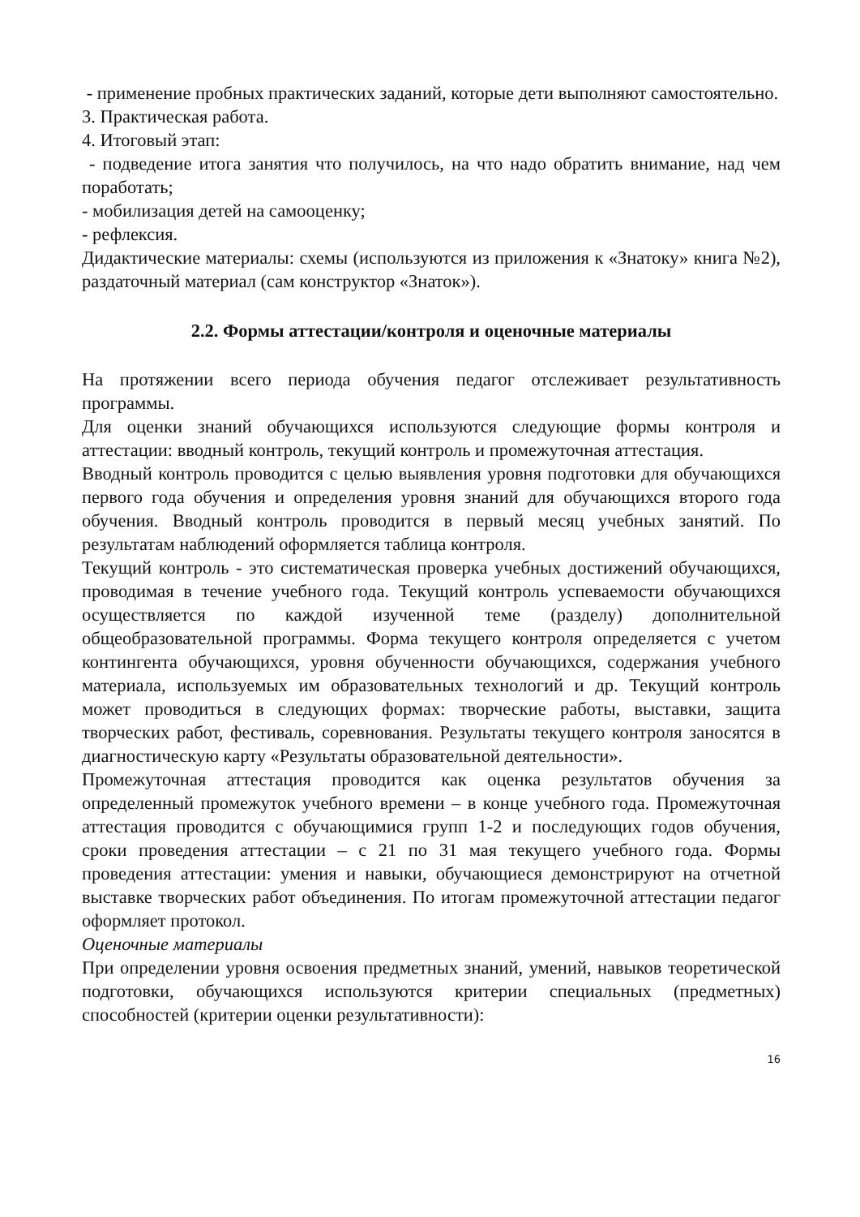- применение пробных практических заданий, которые дети выполняют самостоятельно.
3. Практическая работа.
4. Итоговый этап:
- подведение итога занятия что получилось, на что надо обратить внимание, над чем поработать;
- мобилизация детей на самооценку;
- рефлексия.
Дидактические материалы: схемы (используются из приложения к «Знатоку» книга №2), раздаточный материал (сам конструктор «Знаток»).
2.2. Формы аттестации/контроля и оценочные материалы
На протяжении всего периода обучения педагог отслеживает результативность программы.
Для оценки знаний обучающихся используются следующие формы контроля и аттестации: вводный контроль, текущий контроль и промежуточная аттестация.
Вводный контроль проводится с целью выявления уровня подготовки для обучающихся первого года обучения и определения уровня знаний для обучающихся второго года обучения. Вводный контроль проводится в первый месяц учебных занятий. По результатам наблюдений оформляется таблица контроля.
Текущий контроль - это систематическая проверка учебных достижений обучающихся, проводимая в течение учебного года. Текущий контроль успеваемости обучающихся осуществляется по каждой изученной теме (разделу) дополнительной общеобразовательной программы. Форма текущего контроля определяется с учетом контингента обучающихся, уровня обученности обучающихся, содержания учебного материала, используемых им образовательных технологий и др. Текущий контроль может проводиться в следующих формах: творческие работы, выставки, защита творческих работ, фестиваль, соревнования. Результаты текущего контроля заносятся в диагностическую карту «Результаты образовательной деятельности».
Промежуточная аттестация проводится как оценка результатов обучения за определенный промежуток учебного времени – в конце учебного года. Промежуточная аттестация проводится с обучающимися групп 1-2 и последующих годов обучения, сроки проведения аттестации – с 21 по 31 мая текущего учебного года. Формы проведения аттестации: умения и навыки, обучающиеся демонстрируют на отчетной выставке творческих работ объединения. По итогам промежуточной аттестации педагог оформляет протокол.
Оценочные материалы
При определении уровня освоения предметных знаний, умений, навыков теоретической подготовки, обучающихся используются критерии специальных (предметных) способностей (критерии оценки результативности):
16